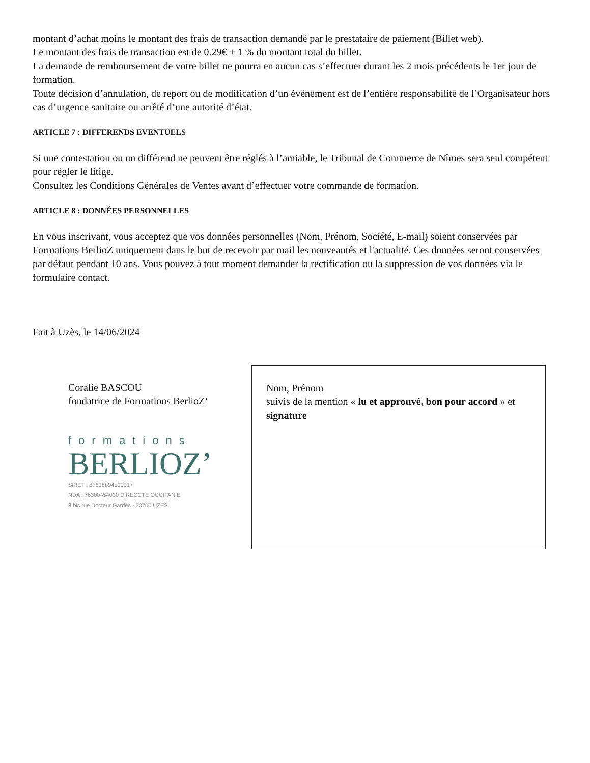montant d’achat moins le montant des frais de transaction demandé par le prestataire de paiement (Billet web).
Le montant des frais de transaction est de 0.29€ + 1 % du montant total du billet.
La demande de remboursement de votre billet ne pourra en aucun cas s’effectuer durant les 2 mois précédents le 1er jour de formation.
Toute décision d’annulation, de report ou de modification d’un événement est de l’entière responsabilité de l’Organisateur hors cas d’urgence sanitaire ou arrêté d’une autorité d’état.
ARTICLE 7 : DIFFERENDS EVENTUELS
Si une contestation ou un différend ne peuvent être réglés à l’amiable, le Tribunal de Commerce de Nîmes sera seul compétent pour régler le litige.
Consultez les Conditions Générales de Ventes avant d’effectuer votre commande de formation.
ARTICLE 8 : DONNÉES PERSONNELLES
En vous inscrivant, vous acceptez que vos données personnelles (Nom, Prénom, Société, E-mail) soient conservées par Formations BerlioZ uniquement dans le but de recevoir par mail les nouveautés et l'actualité. Ces données seront conservées par défaut pendant 10 ans. Vous pouvez à tout moment demander la rectification ou la suppression de vos données via le formulaire contact.
Fait à Uzès, le 14/06/2024
Coralie BASCOU
fondatrice de Formations BerlioZ’
formations
BERLIOZ’
SIRET : 87818894500017
NDA : 76300454030 DIRECCTE OCCITANIE
8 bis rue Docteur Gardès - 30700 UZES
Nom, Prénom
suivis de la mention « lu et approuvé, bon pour accord » et signature